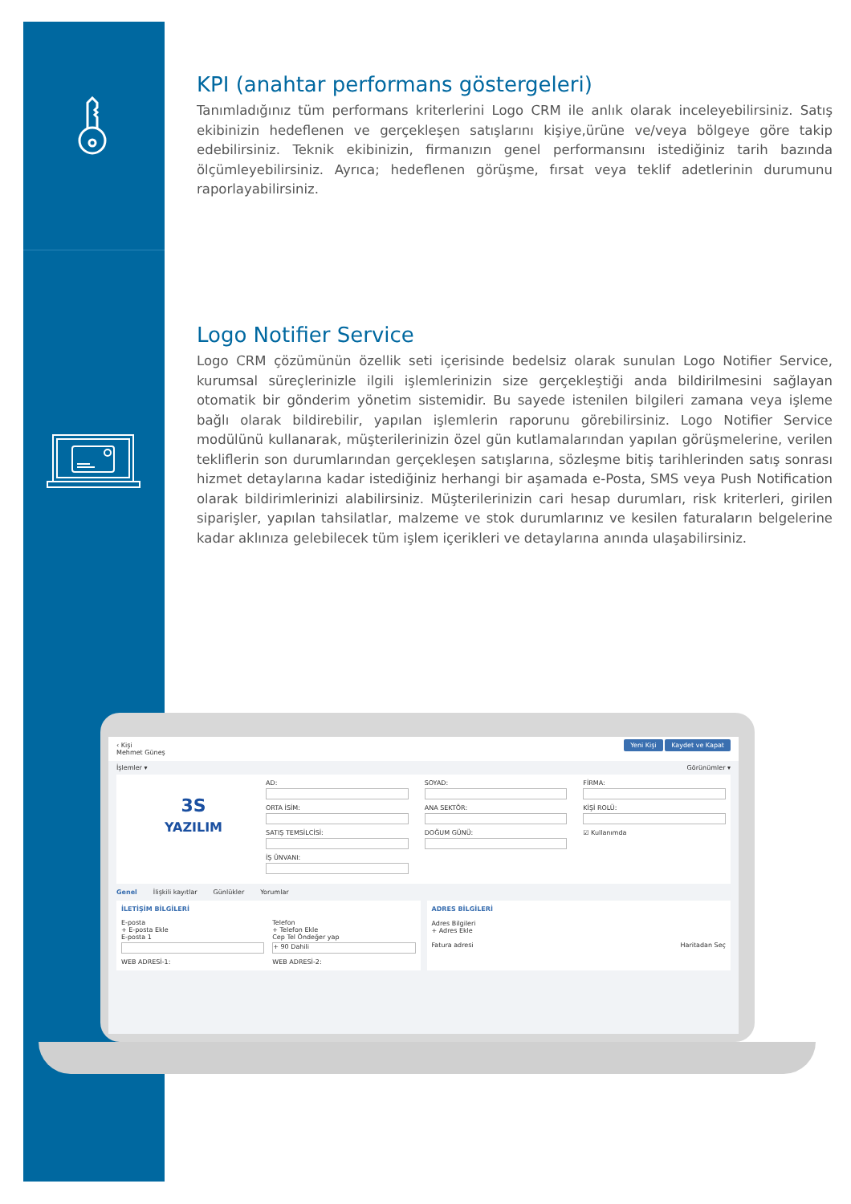KPI (anahtar performans göstergeleri)
Tanımladığınız tüm performans kriterlerini Logo CRM ile anlık olarak inceleyebilirsiniz. Satış ekibinizin hedeflenen ve gerçekleşen satışlarını kişiye,ürüne ve/veya bölgeye göre takip edebilirsiniz. Teknik ekibinizin, firmanızın genel performansını istediğiniz tarih bazında ölçümleyebilirsiniz. Ayrıca; hedeflenen görüşme, fırsat veya teklif adetlerinin durumunu raporlayabilirsiniz.
Logo Notifier Service
Logo CRM çözümünün özellik seti içerisinde bedelsiz olarak sunulan Logo Notifier Service, kurumsal süreçlerinizle ilgili işlemlerinizin size gerçekleştiği anda bildirilmesini sağlayan otomatik bir gönderim yönetim sistemidir. Bu sayede istenilen bilgileri zamana veya işleme bağlı olarak bildirebilir, yapılan işlemlerin raporunu görebilirsiniz. Logo Notifier Service modülünü kullanarak, müşterilerinizin özel gün kutlamalarından yapılan görüşmelerine, verilen tekliflerin son durumlarından gerçekleşen satışlarına, sözleşme bitiş tarihlerinden satış sonrası hizmet detaylarına kadar istediğiniz herhangi bir aşamada e-Posta, SMS veya Push Notification olarak bildirimlerinizi alabilirsiniz. Müşterilerinizin cari hesap durumları, risk kriterleri, girilen siparişler, yapılan tahsilatlar, malzeme ve stok durumlarınız ve kesilen faturaların belgelerine kadar aklınıza gelebilecek tüm işlem içerikleri ve detaylarına anında ulaşabilirsiniz.
‹ Kişi
Mehmet Güneş
Yeni Kişi Kaydet ve Kapat
İşlemler ▾ Görünümler ▾
3S
YAZILIM
AD:
ORTA İSİM:
SATIŞ TEMSİLCİSİ:
İŞ ÜNVANI:
SOYAD:
ANA SEKTÖR:
DOĞUM GÜNÜ:
FİRMA:
KİŞİ ROLÜ:
☑ Kullanımda
Genel İlişkili kayıtlar Günlükler Yorumlar
İLETİŞİM BİLGİLERİ
E-posta
+ E-posta Ekle
E-posta 1
WEB ADRESİ-1:
Telefon
+ Telefon Ekle
Cep Tel Öndeğer yap
+ 90 Dahili
WEB ADRESİ-2:
ADRES BİLGİLERİ
Adres Bilgileri
+ Adres Ekle
Fatura adresi Haritadan Seç